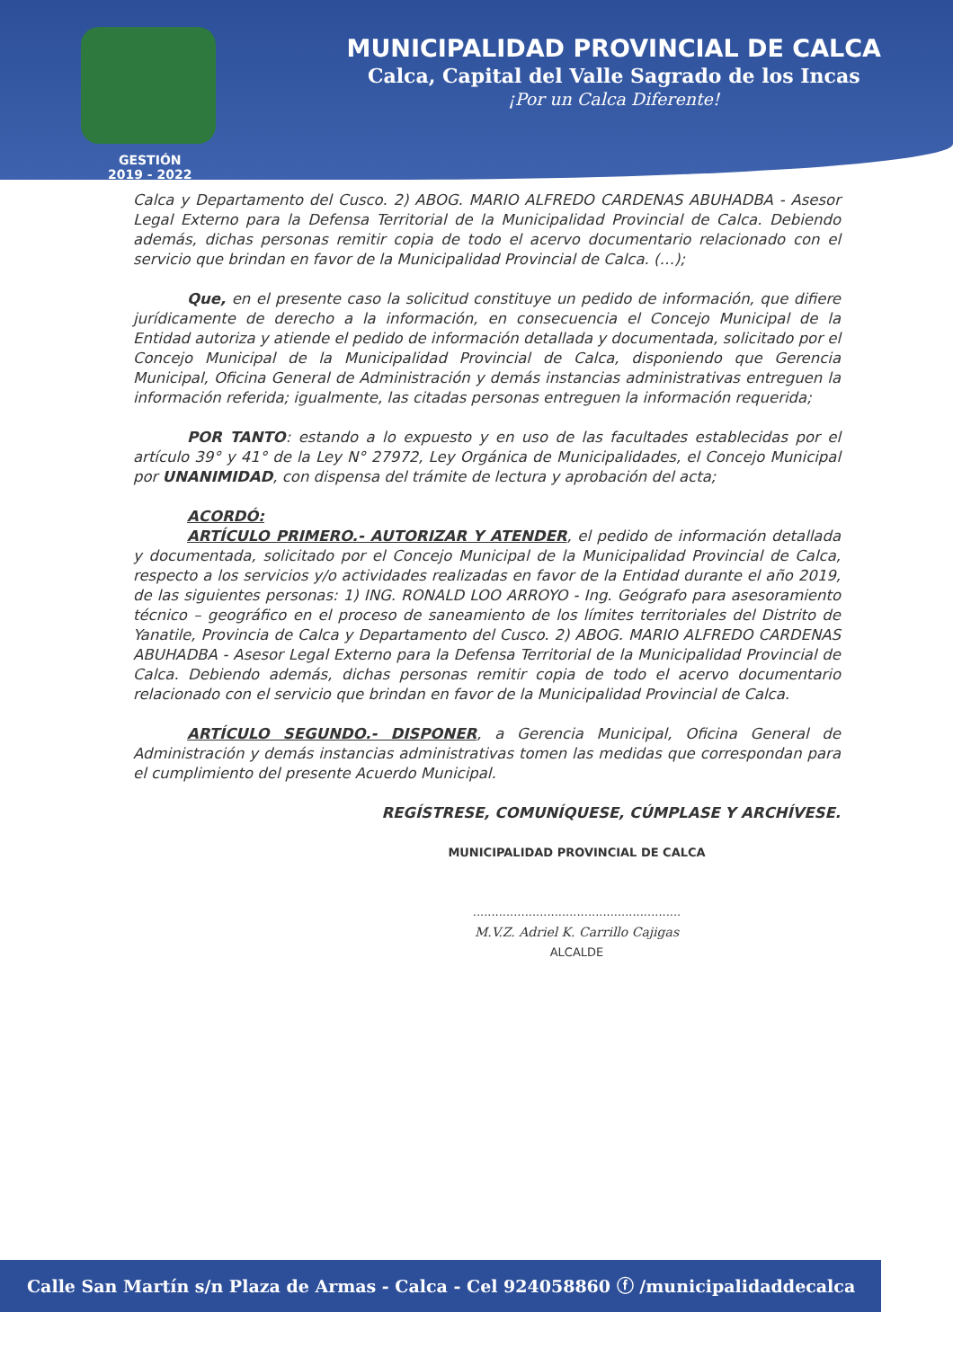MUNICIPALIDAD PROVINCIAL DE CALCA
Calca, Capital del Valle Sagrado de los Incas
¡Por un Calca Diferente!
GESTIÓN
2019 - 2022
Calca y Departamento del Cusco. 2) ABOG. MARIO ALFREDO CARDENAS ABUHADBA - Asesor Legal Externo para la Defensa Territorial de la Municipalidad Provincial de Calca. Debiendo además, dichas personas remitir copia de todo el acervo documentario relacionado con el servicio que brindan en favor de la Municipalidad Provincial de Calca. (…);
Que, en el presente caso la solicitud constituye un pedido de información, que difiere jurídicamente de derecho a la información, en consecuencia el Concejo Municipal de la Entidad autoriza y atiende el pedido de información detallada y documentada, solicitado por el Concejo Municipal de la Municipalidad Provincial de Calca, disponiendo que Gerencia Municipal, Oficina General de Administración y demás instancias administrativas entreguen la información referida; igualmente, las citadas personas entreguen la información requerida;
POR TANTO: estando a lo expuesto y en uso de las facultades establecidas por el artículo 39° y 41° de la Ley N° 27972, Ley Orgánica de Municipalidades, el Concejo Municipal por UNANIMIDAD, con dispensa del trámite de lectura y aprobación del acta;
ACORDÓ:
ARTÍCULO PRIMERO.- AUTORIZAR Y ATENDER, el pedido de información detallada y documentada, solicitado por el Concejo Municipal de la Municipalidad Provincial de Calca, respecto a los servicios y/o actividades realizadas en favor de la Entidad durante el año 2019, de las siguientes personas: 1) ING. RONALD LOO ARROYO - Ing. Geógrafo para asesoramiento técnico – geográfico en el proceso de saneamiento de los límites territoriales del Distrito de Yanatile, Provincia de Calca y Departamento del Cusco. 2) ABOG. MARIO ALFREDO CARDENAS ABUHADBA - Asesor Legal Externo para la Defensa Territorial de la Municipalidad Provincial de Calca. Debiendo además, dichas personas remitir copia de todo el acervo documentario relacionado con el servicio que brindan en favor de la Municipalidad Provincial de Calca.
ARTÍCULO SEGUNDO.- DISPONER, a Gerencia Municipal, Oficina General de Administración y demás instancias administrativas tomen las medidas que correspondan para el cumplimiento del presente Acuerdo Municipal.
REGÍSTRESE, COMUNÍQUESE, CÚMPLASE Y ARCHÍVESE.
MUNICIPALIDAD PROVINCIAL DE CALCA
........................................................
M.V.Z. Adriel K. Carrillo Cajigas
ALCALDE
Calle San Martín s/n Plaza de Armas - Calca - Cel 924058860 ⓕ /municipalidaddecalca